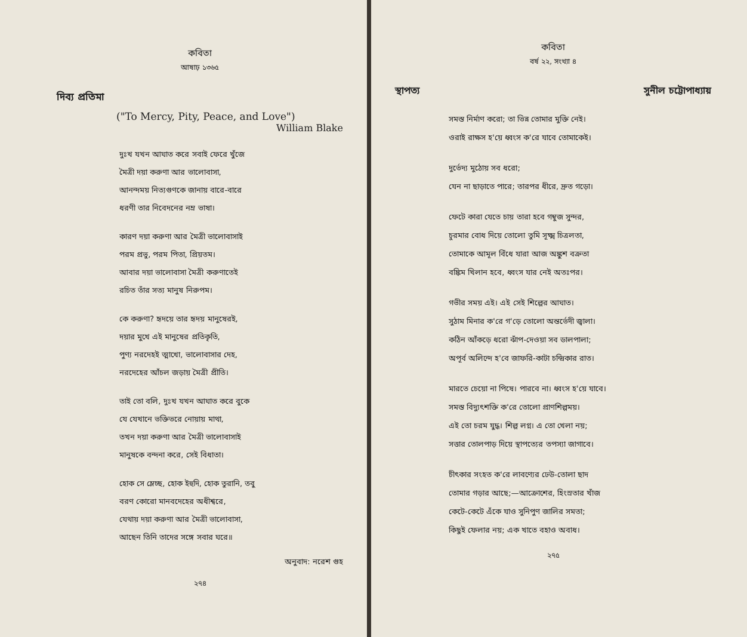কবিতা
আষাঢ় ১৩৬৫
দিব্য প্রতিমা
("To Mercy, Pity, Peace, and Love")
William Blake
দুঃখ যখন আঘাত করে সবাই ফেরে খুঁজে
মৈত্রী দয়া করুণা আর ভালোবাসা,
আনন্দময় নিত্যগুণকে জানায় বারে-বারে
ধরণী তার নিবেদনের নম্র ভাষা।
কারণ দয়া করুণা আর মৈত্রী ভালোবাসাই
পরম প্রভু, পরম পিতা, প্রিয়তম।
আবার দয়া ভালোবাসা মৈত্রী করুণাতেই
রচিত তাঁর সত্য মানুষ নিরুপম।
কে করুণা? হৃদয়ে তার হৃদয় মানুষেরই,
দয়ার মুখে এই মানুষের প্রতিকৃতি,
পুণ্য নরদেহই ত্মাখো, ভালোবাসার দেহ,
নরদেহের আঁচল জড়ায় মৈত্রী প্রীতি।
তাই তো বলি, দুঃখ যখন আঘাত করে বুকে
যে যেখানে ভক্তিভরে নোয়ায় মাথা,
তখন দয়া করুণা আর মৈত্রী ভালোবাসাই
মানুষকে বন্দনা করে, সেই বিধাতা।
হোক সে ম্লেচ্ছ, হোক ইহুদি, হোক তুরানি, তবু
বরণ কোরো মানবদেহের অধীশ্বরে,
যেথায় দয়া করুণা আর মৈত্রী ভালোবাসা,
আছেন তিনি তাদের সঙ্গে সবার ঘরে॥
অনুবাদ: নরেশ গুহ
২৭৪
কবিতা
বর্ষ ২২, সংখ্যা ৪
স্থাপত্য সুনীল চট্টোপাধ্যায়
সমস্ত নির্মাণ করো; তা ভিন্ন তোমার মুক্তি নেই।
ওরাই রাক্ষস হ'য়ে ধ্বংস ক'রে যাবে তোমাকেই।
দুর্ভেদ্য মুঠোয় সব ধরো;
যেন না ছাড়াতে পারে; তারপর ধীরে, দ্রুত গড়ো।
ফেটে কারা যেতে চায় তারা হবে গম্বুজ সুন্দর,
চুরমার বোধ দিয়ে তোলো তুমি সূক্ষ্ম চিত্রলতা,
তোমাকে আমূল বিঁধে যারা আজ অঙ্কুশ বক্রতা
বঙ্কিম খিলান হবে, ধ্বংস যার নেই অতঃপর।
গভীর সময় এই। এই সেই শিল্পের আঘাত।
সুঠাম মিনার ক'রে গ'ড়ে তোলো অন্তর্ভেদী জ্বালা।
কঠিন আঁকড়ে ধরো ঝাঁপ-দেওয়া সব ডালপালা;
অপূর্ব অলিন্দে হ'বে জাফরি-কাটা চন্দ্রিকার রাত।
মারতে চেয়ো না পিষে। পারবে না। ধ্বংস হ'য়ে যাবে।
সমস্ত বিদ্যুৎশক্তি ক'রে তোলো প্রাণশিল্পময়।
এই তো চরম যুদ্ধ। শিল্প লগ্ন। এ তো খেলা নয়;
সত্তার তোলপাড় দিয়ে স্থাপত্যের তপস্যা জাগাবে।
চীৎকার সংহত ক'রে লাবণ্যের ঢেউ-তোলা ছাদ
তোমার গড়ার আছে;—আক্রোশের, হিংস্রতার খাঁজ
কেটে-কেটে এঁকে যাও সুনিপুণ জালির সমতা;
কিছুই ফেলার নয়; এক খাতে বহাও অবাধ।
২৭৫